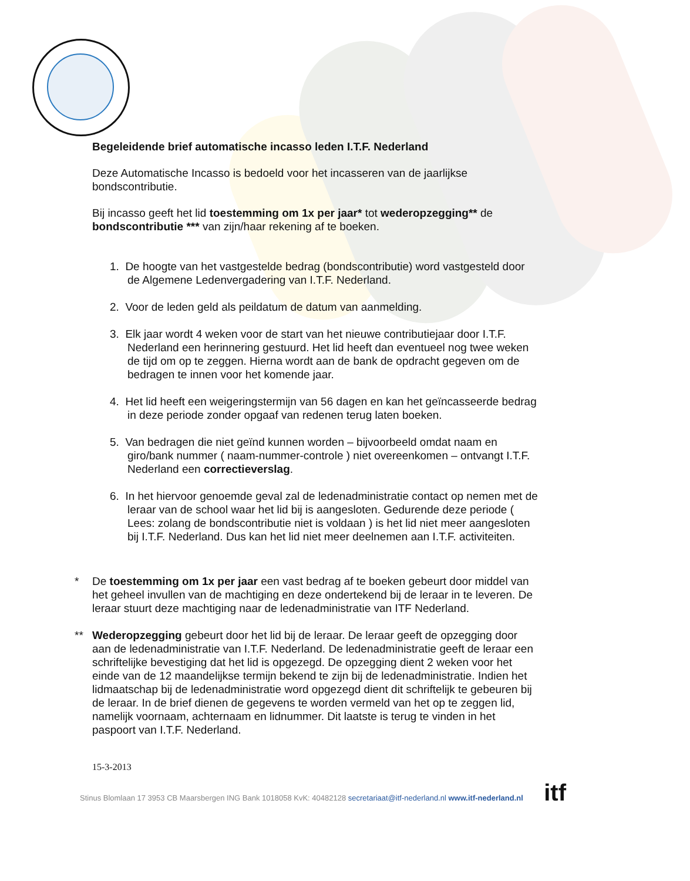itf
Begeleidende brief automatische incasso leden I.T.F. Nederland
Deze Automatische Incasso is bedoeld voor het incasseren van de jaarlijkse bondscontributie.
Bij incasso geeft het lid toestemming om 1x per jaar* tot wederopzegging** de bondscontributie *** van zijn/haar rekening af te boeken.
1. De hoogte van het vastgestelde bedrag (bondscontributie) word vastgesteld door de Algemene Ledenvergadering van I.T.F. Nederland.
2. Voor de leden geld als peildatum de datum van aanmelding.
3. Elk jaar wordt 4 weken voor de start van het nieuwe contributiejaar door I.T.F. Nederland een herinnering gestuurd. Het lid heeft dan eventueel nog twee weken de tijd om op te zeggen. Hierna wordt aan de bank de opdracht gegeven om de bedragen te innen voor het komende jaar.
4. Het lid heeft een weigeringstermijn van 56 dagen en kan het geïncasseerde bedrag in deze periode zonder opgaaf van redenen terug laten boeken.
5. Van bedragen die niet geïnd kunnen worden – bijvoorbeeld omdat naam en giro/bank nummer ( naam-nummer-controle ) niet overeenkomen – ontvangt I.T.F. Nederland een correctieverslag.
6. In het hiervoor genoemde geval zal de ledenadministratie contact op nemen met de leraar van de school waar het lid bij is aangesloten. Gedurende deze periode ( Lees: zolang de bondscontributie niet is voldaan ) is het lid niet meer aangesloten bij I.T.F. Nederland. Dus kan het lid niet meer deelnemen aan I.T.F. activiteiten.
* De toestemming om 1x per jaar een vast bedrag af te boeken gebeurt door middel van het geheel invullen van de machtiging en deze ondertekend bij de leraar in te leveren. De leraar stuurt deze machtiging naar de ledenadministratie van ITF Nederland.
** Wederopzegging gebeurt door het lid bij de leraar. De leraar geeft de opzegging door aan de ledenadministratie van I.T.F. Nederland. De ledenadministratie geeft de leraar een schriftelijke bevestiging dat het lid is opgezegd. De opzegging dient 2 weken voor het einde van de 12 maandelijkse termijn bekend te zijn bij de ledenadministratie. Indien het lidmaatschap bij de ledenadministratie word opgezegd dient dit schriftelijk te gebeuren bij de leraar. In de brief dienen de gegevens te worden vermeld van het op te zeggen lid, namelijk voornaam, achternaam en lidnummer. Dit laatste is terug te vinden in het paspoort van I.T.F. Nederland.
15-3-2013
Stinus Blomlaan 17 3953 CB Maarsbergen ING Bank 1018058 KvK: 40482128 secretariaat@itf-nederland.nl www.itf-nederland.nl